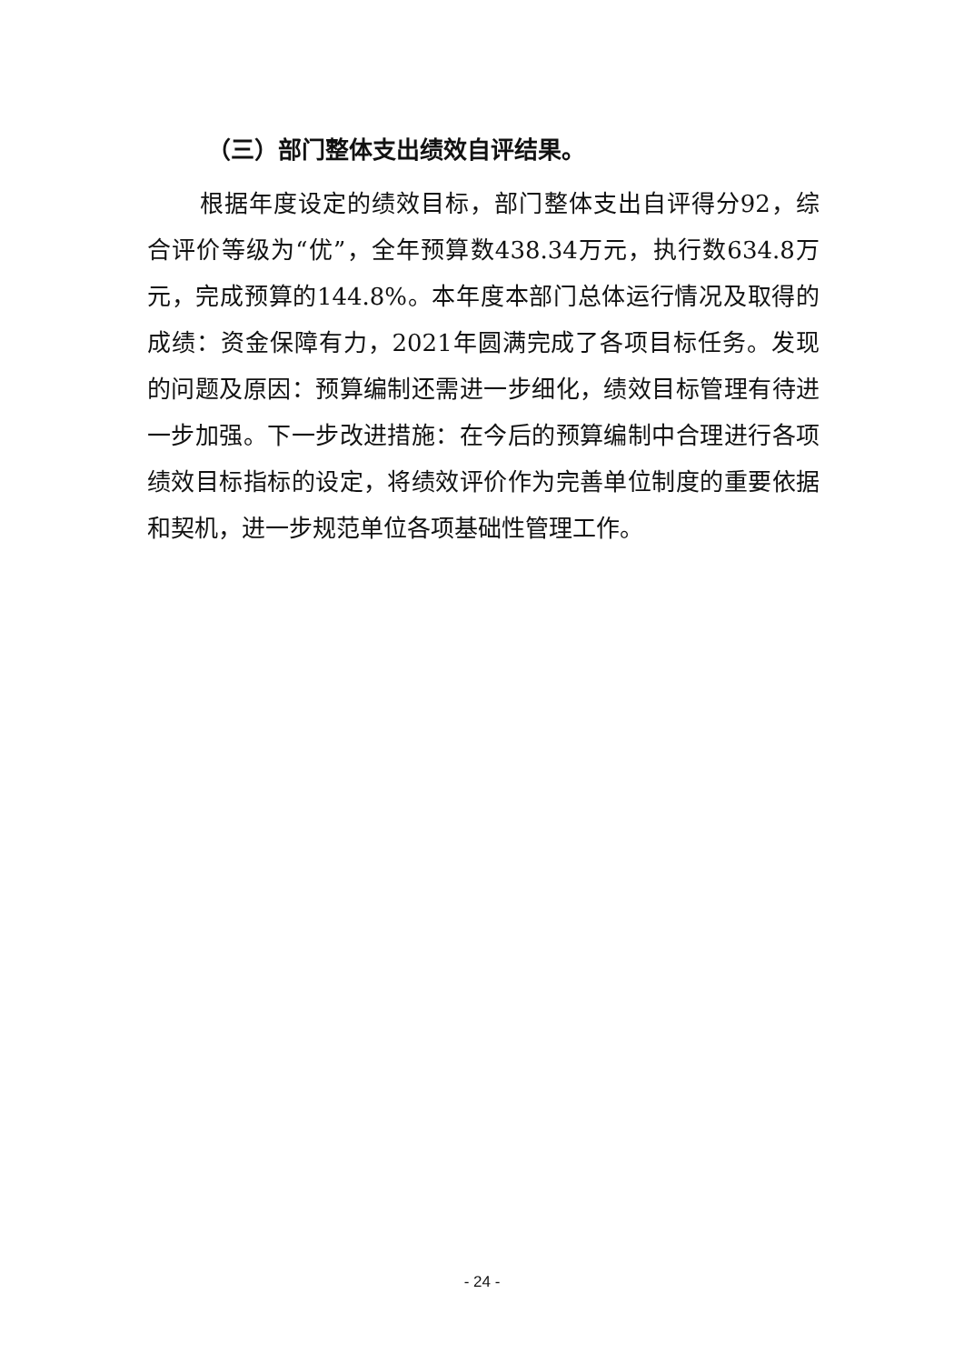（三）部门整体支出绩效自评结果。
根据年度设定的绩效目标，部门整体支出自评得分92，综合评价等级为“优”，全年预算数438.34万元，执行数634.8万元，完成预算的144.8%。本年度本部门总体运行情况及取得的成绩：资金保障有力，2021年圆满完成了各项目标任务。发现的问题及原因：预算编制还需进一步细化，绩效目标管理有待进一步加强。下一步改进措施：在今后的预算编制中合理进行各项绩效目标指标的设定，将绩效评价作为完善单位制度的重要依据和契机，进一步规范单位各项基础性管理工作。
- 24 -